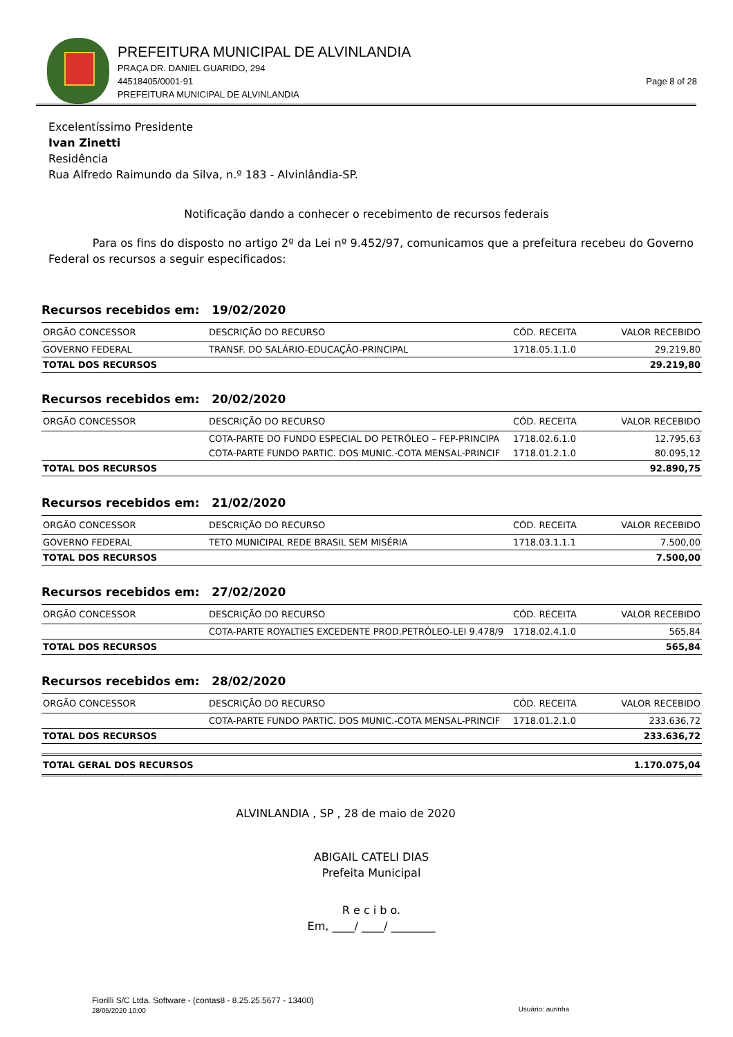PREFEITURA MUNICIPAL DE ALVINLANDIA
PRAÇA DR. DANIEL GUARIDO, 294
44518405/0001-91
PREFEITURA MUNICIPAL DE ALVINLANDIA
Page 8 of 28
Excelentíssimo Presidente
Ivan Zinetti
Residência
Rua Alfredo Raimundo da Silva, n.º 183 - Alvinlândia-SP.
Notificação dando a conhecer o recebimento de recursos federais
Para os fins do disposto no artigo 2º da Lei nº 9.452/97, comunicamos que a prefeitura recebeu do Governo Federal os recursos a seguir especificados:
Recursos recebidos em: 19/02/2020
| ORGÃO CONCESSOR | DESCRIÇÃO DO RECURSO | CÓD. RECEITA | VALOR RECEBIDO |
| --- | --- | --- | --- |
| GOVERNO FEDERAL | TRANSF. DO SALÁRIO-EDUCAÇÃO-PRINCIPAL | 1718.05.1.1.0 | 29.219,80 |
| TOTAL DOS RECURSOS | | | 29.219,80 |
Recursos recebidos em: 20/02/2020
| ORGÃO CONCESSOR | DESCRIÇÃO DO RECURSO | CÓD. RECEITA | VALOR RECEBIDO |
| --- | --- | --- | --- |
| | COTA-PARTE DO FUNDO ESPECIAL DO PETRÓLEO – FEP-PRINCIPA | 1718.02.6.1.0 | 12.795,63 |
| | COTA-PARTE FUNDO PARTIC. DOS MUNIC.-COTA MENSAL-PRINCIF | 1718.01.2.1.0 | 80.095,12 |
| TOTAL DOS RECURSOS | | | 92.890,75 |
Recursos recebidos em: 21/02/2020
| ORGÃO CONCESSOR | DESCRIÇÃO DO RECURSO | CÓD. RECEITA | VALOR RECEBIDO |
| --- | --- | --- | --- |
| GOVERNO FEDERAL | TETO MUNICIPAL REDE BRASIL SEM MISÉRIA | 1718.03.1.1.1 | 7.500,00 |
| TOTAL DOS RECURSOS | | | 7.500,00 |
Recursos recebidos em: 27/02/2020
| ORGÃO CONCESSOR | DESCRIÇÃO DO RECURSO | CÓD. RECEITA | VALOR RECEBIDO |
| --- | --- | --- | --- |
| | COTA-PARTE ROYALTIES EXCEDENTE PROD.PETRÓLEO-LEI 9.478/9 | 1718.02.4.1.0 | 565,84 |
| TOTAL DOS RECURSOS | | | 565,84 |
Recursos recebidos em: 28/02/2020
| ORGÃO CONCESSOR | DESCRIÇÃO DO RECURSO | CÓD. RECEITA | VALOR RECEBIDO |
| --- | --- | --- | --- |
| | COTA-PARTE FUNDO PARTIC. DOS MUNIC.-COTA MENSAL-PRINCIF | 1718.01.2.1.0 | 233.636,72 |
| TOTAL DOS RECURSOS | | | 233.636,72 |
| TOTAL GERAL DOS RECURSOS | 1.170.075,04 |
ALVINLANDIA , SP , 28 de maio de 2020
ABIGAIL CATELI DIAS
Prefeita Municipal
R e c i b o.
Em, ____/ ____/ ________
Fiorilli S/C Ltda. Software - (contas8 - 8.25.25.5677 - 13400)
28/05/2020 10:00 Usuário: aurinha